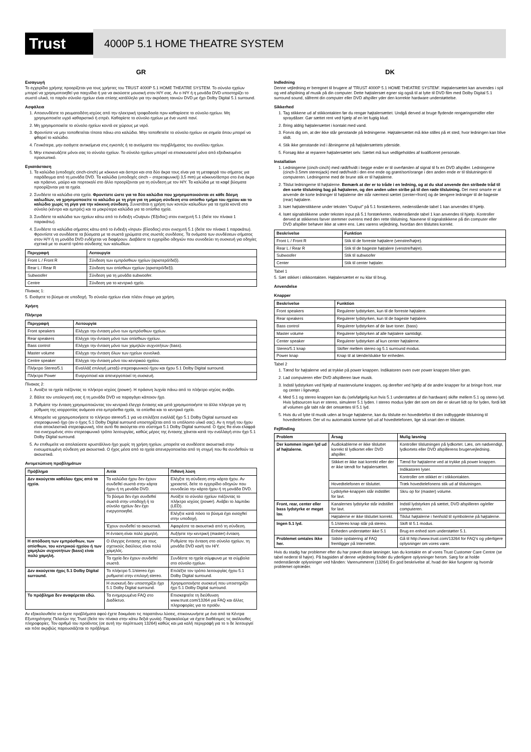Trust
4000P 5.1 HOME THEATRE SYSTEM
GR
Εισαγωγή
Το εγχειρίδιο χρήσης προορίζεται για τους χρήστες του TRUST 4000P 5.1 HOME THEATRE SYSTEM. Το σύνολο ηχείων μπορεί να χρησιμοποιηθεί για παιχνίδια ή για να ακούσετε μουσική στον Η/Υ σας. Αν ο Η/Υ ή η μονάδα DVD υποστηρίζει το σωστό υλικό, το παρόν σύνολο ηχείων είναι επίσης κατάλληλο για την ακρόαση ταινιών DVD με ήχο Dolby Digital 5.1 surround.
Ασφάλεια
1. Αποσυνδέστε το ρευματοδότη ισχύος από την ηλεκτρική τροφοδοσία πριν καθαρίσετε το σύνολο ηχείων. Μη χρησιμοποιείτε υγρό καθαριστικό ή σπρέι. Καθαρίστε το σύνολο ηχείων με ένα νωπό πανί.
2. Μη χρησιμοποιείτε το σύνολο ηχείων κοντά σε χώρους με νερό.
3. Φροντίστε να μην τοποθετείται τίποτα πάνω στο καλώδιο. Μην τοποθετείτε το σύνολο ηχείων σε σημεία όπου μπορεί να φθαρεί το καλώδιο.
4. Γενικότερα, μην εισάγετε αντικείμενα στις εγκοπές ή τα ανοίγματα του περιβλήματος του συνόλου ηχείων.
5. Μην επισκευάζετε μόνοι σας το σύνολο ηχείων. Το σύνολο ηχείων μπορεί να επισκευαστεί μόνο από εξειδικευμένο προσωπικό.
Εγκατάσταση
1. Τα καλώδια (υποδοχές cinch-cinch) με κόκκινο και άσπρο και στα δύο άκρα τους είναι για τη μεταφορά του σήματος για παράδειγμα από τη μονάδα DVD. Τα καλώδια (υποδοχές cinch – στερεοφωνική) 3,5 mm) με κόκκινο/άσπρο στο ένα άκρο και πράσινο, μαύρο και πορτοκαλί στο άλλο προορίζονται για τη σύνδεση με τον Η/Υ. Τα καλώδια με τα καφέ βύσματα προορίζονται για τα ηχεία.
2. Συνδέστε τα καλώδια στα ηχεία. Φροντίστε ώστε για τα δύο καλώδια που χρησιμοποιούνται σε κάθε δέσμη καλωδίων, να χρησιμοποιείτε το καλώδιο με τη ρίγα για τη μαύρη σύνδεση στο οπίσθιο τμήμα του ηχείου και το καλώδιο χωρίς τη ρίγα για την κόκκινη σύνδεση. Συνιστάται η χρήση των κοντών καλωδίων για τα ηχεία κοντά στο σύνολο (κέντρο και εμπρός) και τα μακρύτερα καλώδια για τα οπίσθια ηχεία.
3. Συνδέστε τα καλώδια των ηχείων κάτω από το ένδειξη «Output» (Έξοδος) στον ενισχυτή 5.1 (δείτε τον πίνακα 1 παρακάτω).
4. Συνδέστε τα καλώδια σήματος κάτω από το ένδειξη «Input» (Είσοδος) στον ενισχυτή 5.1 (δείτε τον πίνακα 1 παρακάτω). Φροντίστε να συνδέσετε τα βύσματα με τα σωστά χρώματα στις σωστές συνδέσεις. Τα ονόματα των συνδέσεων σήματος στον Η/Υ ή τη μονάδα DVD ενδέχεται να διαφέρουν. Διαβάστε το εγχειρίδιο οδηγιών που συνοδεύει τη συσκευή για οδηγίες σχετικά με το σωστό τρόπο σύνδεσης των καλωδίων.
| Περιγραφή | Λειτουργία |
| --- | --- |
| Front L / Front R | Σύνδεση των εμπρόσθιων ηχείων (αριστερό/δεξί). |
| Rear L / Rear R | Σύνδεση των οπίσθιων ηχείων (αριστερό/δεξί). |
| Subwoofer | Σύνδεση για τη μονάδα subwoofer. |
| Centre | Σύνδεση για το κεντρικό ηχείο. |
Πίνακας 1:
5. Εισάγετε το βύσμα σε υποδοχή. Το σύνολο ηχείων είναι πλέον έτοιμο για χρήση.
Χρήση
Πλήκτρα
| Περιγραφή | Λειτουργία |
| --- | --- |
| Front speakers | Ελέγχει την ένταση μόνο των εμπρόσθιων ηχείων. |
| Rear speakers | Ελέγχει την ένταση μόνο των οπίσθιων ηχείων. |
| Bass control | Ελέγχει την ένταση μόνο των χαμηλών συχνοτήτων (bass). |
| Master volume | Ελέγχει την ένταση όλων των ηχείων συνολικά. |
| Centre speaker | Ελέγχει την ένταση μόνο του κεντρικού ηχείου. |
| Πλήκτρο Stereo/5.1 | Εναλλάξ επιλογή μεταξύ στερεοφωνικού ήχου και ήχου 5.1 Dolby Digital surround. |
| Πλήκτρο Power | Ενεργοποιεί και απενεργοποιεί τη συσκευή. |
Πίνακας 2:
1. Ανοίξτε τα ηχεία πιέζοντας το πλήκτρο ισχύος (power). Η πράσινη λυχνία πάνω από το πλήκτρο ισχύος ανάβει.
2. Βάλτε τον υπολογιστή σας ή τη μονάδα DVD να παραγάγει κάποιον ήχο.
3. Ρυθμίστε την ένταση χρησιμοποιώντας τον κεντρικό έλεγχο έντασης και μετά χρησιμοποιήστε τα άλλα πλήκτρα για τη ρύθμιση της ισορροπίας ανάμεσα στα εμπρόσθια ηχεία, τα οπίσθια και το κεντρικό ηχείο.
4. Μπορείτε να χρησιμοποιήσετε το πλήκτρο stereo/5.1 για να επιλέξετε εναλλάξ ήχο 5.1 Dolby Digital surround και στερεοφωνικό ήχο (αν ο ήχος 5.1 Dolby Digital surround υποστηρίζεται από το υπόλοιπο υλικό σας). Αν η πηγή του ήχου είναι αποκλειστικά στερεοφωνική, τότε αυτό θα ακούγεται στο σύστημα 5.1 Dolby Digital surround. Ο ήχος θα είναι ελαφρά πιο ενισχυμένος στον στερεοφωνικό τρόπο λειτουργίας, καθώς μέρος της έντασης χάνεται κατά την εναλλαγή στον ήχο 5.1 Dolby Digital surround.
5. Αν επιθυμείτε να απολαύσετε κρυστάλλινο ήχο χωρίς τη χρήση ηχείων, μπορείτε να συνδέσετε ακουστικά στην ενσωματωμένη σύνδεση για ακουστικά. Ο ήχος μέσα από τα ηχεία απενεργοποιείται από τη στιγμή που θα συνδεθούν τα ακουστικά.
Αντιμετώπιση προβλημάτων
| Πρόβλημα | Αιτία | Πιθανή λύση |
| --- | --- | --- |
| Δεν ακούγεται καθόλου ήχος από τα ηχεία. | Τα καλώδια ήχου δεν έχουν συνδεθεί σωστά στην κάρτα ήχου ή τη μονάδα DVD. | Ελέγξτε τη σύνδεση στην κάρτα ήχου. Αν χρειαστεί, δείτε το εγχειρίδιο οδηγιών που συνοδεύει την κάρτα ήχου ή τη μονάδα DVD. |
| | Το βύσμα δεν έχει συνδεθεί σωστά στην υποδοχή ή το σύνολο ηχείων δεν έχει ενεργοποιηθεί. | Ανοίξτε το σύνολο ηχείων πιέζοντας το πλήκτρο ισχύος (power). Ανάβει το λαμπάκι (LED). |
| | | Ελέγξτε κατά πόσο το βύσμα έχει εισαχθεί στην υποδοχή. |
| | Έχουν συνδεθεί τα ακουστικά. | Αφαιρέστε τα ακουστικά από τη σύνδεση. |
| | Η ένταση είναι πολύ χαμηλή. | Αυξήστε την κεντρική (master) ένταση. |
| Η απόδοση των εμπρόσθιων, των οπίσθιων, του κεντρικού ηχείου ή των χαμηλών συχνοτήτων (bass) είναι πολύ χαμηλή. | Ο έλεγχος έντασης για τους σχετικούς διαύλους είναι πολύ χαμηλός. | Ρυθμίστε την ένταση στο σύνολο ηχείων, τη μονάδα DVD και/ή τον Η/Υ. |
| | Τα ηχεία δεν έχουν συνδεθεί σωστά. | Συνδέστε τα ηχεία σύμφωνα με τα σύμβολα στο σύνολο ηχείων. |
| Δεν ακούγεται ήχος 5.1 Dolby Digital surround. | Το πλήκτρο 5.1/stereo έχει ρυθμιστεί στην επιλογή stereo. | Επιλέξτε τον τρόπο λειτουργίας ήχου 5.1 Dolby Digital surround. |
| | Η συσκευή δεν υποστηρίζει ήχο 5.1 Dolby Digital surround. | Χρησιμοποιήστε συσκευή που υποστηρίζει ήχο 5.1 Dolby Digital surround. |
| Το πρόβλημα δεν αναφέρεται εδώ. | Τα ενημερωμένα FAQ στο Διαδίκτυο. | Επισκεφτείτε τη διεύθυνση www.trust.com/13264 για FAQ και άλλες πληροφορίες για το προϊόν. |
Αν εξακολουθείτε να έχετε προβλήματα αφού έχετε δοκιμάσει τις παραπάνω λύσεις, επικοινωνήστε με ένα από τα Κέντρα Εξυπηρέτησης Πελατών της Trust (δείτε τον πίνακα στην κάτω δεξιά γωνία). Παρακαλούμε να έχετε διαθέσιμες τις ακόλουθες πληροφορίες. Τον αριθμό του προϊόντος (σε αυτή την περίπτωση 13264) καθώς και μια καλή περιγραφή για το τι δε λειτουργεί και πότε ακριβώς παρουσιάζεται το πρόβλημα.
DK
Indledning
Denne vejledning er beregnet til brugere af 'TRUST 4000P 5.1 HOME THEATRE SYSTEM'. Højtalersættet kan anvendes i spil og ved afspilning af musik på din computer. Dette højtalersæt egner sig også til at lytte til DVD film med Dolby Digital 5.1 surround sound, såfremt din computer eller DVD afspiller yder den korrekte hardware understøttelse.
Sikkerhed
1. Tag stikkene ud af stikkontakten før du rengør højtalersættet. Undgå derved at bruge flydende rengøringsmidler eller spraydåser. Gør sættet rent ved hjælp af en let fugtig klud.
2. Bring aldrig højtalersættet i kontakt med vand.
3. Forvis dig om, at der ikke står genstande på ledningerne. Højtalersættet må ikke stilles på et sted, hvor ledningen kan blive slidt.
4. Stik ikke genstande ind i åbningerne på højtalersættets yderside.
5. Forsøg ikke at reparere højtalersættet selv. Sættet må kun vedligeholdes af kvalificeret personale.
Installation
1. Ledningerne (cinch-cinch) med rødt/hvidt i begge ender er til overførslen af signal til fx en DVD afspiller. Ledningerne (cinch-3.5mm stereojack) med rødt/hvidt i den ene ende og grønt/sort/orange i den anden ende er til tilslutningen til computeren. Ledningerne med de brune stik er til højtalerne.
2. Tilslut ledningerne til højtalerne. Bemærk at der er to tråde i en ledning, og at du skal anvende den stribede tråd til den sorte tilslutning bag på højtaleren, og den anden uden stribe på til den røde tilslutning. Det mest smarte er at anvende de korte ledninger til højtalerne der står nærmest sættet (center+front) og de længere ledninger til de bageste (rear) højtalere.
3. Isæt højtalerstikkene under teksten "Output" på 5.1 forstærkeren, nedenstående tabel 1 kan anvendes til hjælp.
4. Isæt signalstikkene under teksten input på 5.1 forstærkeren, nedenstående tabel 1 kan anvendes til hjælp. Kontroller derved at stikkenes farver stemmer overens med den rette tilslutning. Navnene til signalstikkene på din computer eller DVD afspiller behøver ikke at være ens. Læs varens vejledning, hvordan den tilsluttes korrekt.
| Beskrivelse | Funktion |
| --- | --- |
| Front L / Front R | Stik til de forreste højtalere (venstre/højre). |
| Rear L / Rear R | Stik til de bageste højtalere (venstre/højre). |
| Subwoofer | Stik til subwoofer |
| Center | Stik til center højtaler. |
Tabel 1
5. Sæt stikket i stikkontakten. Højtalersættet er nu klar til brug.
Anvendelse
Knapper
| Beskrivelse | Funktion |
| --- | --- |
| Front speakers | Regulerer lydstyrken, kun til de forreste højtalere. |
| Rear speakers | Regulerer lydstyrken, kun til de bageste højtalere. |
| Bass control | Regulerer lydstyrken af de lave toner. (bass) |
| Master volume | Regulerer lydstyrken af alle højtalere samtidigt. |
| Center speaker | Regulerer lydstyrken af kun center højtalerne. |
| Stereo/5.1 knap | Skifter mellem stereo og 5.1 surround modus. |
| Power knap | Knap til at tænde/slukke for enheden. |
Tabel 2
1. Tænd for højtalerne ved at trykke på power knappen. Indikatoren oven over power knappen bliver grøn.
2. Lad computeren eller DVD afspilleren lave musik.
3. Indstil lydstyrken ved hjælp af mastervolume knappen, og derefter ved hjælp af de andre knapper for at bringe front, rear og center i ligevægt.
4. Med 5.1 og stereo knappen kan du (selvfølgelig kun hvis 5.1 understøttes af din hardware) skifte mellem 5.1 og stereo lyd. Hvis lydsourcen kun er stereo, simulerer 5.1 lyden. I stereo modus lyder det som om der er skruet lidt op for lyden, fordi lidt af volumen går tabt når det omsættes til 5.1 lyd.
5. Hvis du vil lytte til musik uden at bruge højtalerne, kan du tilslutte en hovedtelefon til den indbyggede tilslutning til hovedtelefonen. Der vil nu automatisk komme lyd ud af hovedtelefonen, lige så snart den er tilsluttet.
Fejlfinding
| Problem | Årsag | Mulig løsning |
| --- | --- | --- |
| Der kommen ingen lyd ud af højtalerne. | Audiokablerne er ikke tilsluttet korrekt til lydkortet eller DVD afspiller. | Kontroller tilslutningen på lydkortet. Læs, om nødvendigt, lydkortets eller DVD afspillerens brugervejledning. |
| | Stikket er ikke isat korrekt eller der er ikke tændt for højtalersættet. | Tænd for højtalerne ved at trykke på power knappen. |
| | | Indikatoren lyser. |
| | | Kontroller om stikket er i stikkontakten. |
| | Hovedtelefonen er tilsluttet. | Træk hovedtelefonens stik ud af tilslutningen. |
| | Lydstyrke-knappen står indstillet for lavt. | Skru op for (master) volume. |
| Front, rear, center eller bass lydstyrke er meget lav. | Kanalernes lydstyrke står indstillet for lavt. | Indstil lydstyrken på sættet, DVD afspilleren og/eller computeren. |
| | Højtalerne er ikke tilsluttet korrekt. | Tilslut højtalerne i henhold til symbolerne på højtalerne. |
| Ingen 5.1 lyd. | 5.1/stereo knap står på stereo. | Skift til 5.1 modus. |
| | Enheden understøtter ikke 5.1 | Brug en enhed som understøtter 5.1. |
| Problemet omtales ikke her. | Sidste opdatering af FAQ fremligger på Internettet. | Gå til http://www.trust.com/13264 for FAQ's og yderligere oplysninger om vores varer. |
Hvis du stadig har problemer efter du har prøvet disse løsninger, kan du kontakte en af vores Trust Customer Care Centre (se tabel nederst til højre). På bagsiden af denne vejledning finder du yderligere oplysninger herom. Sørg for at holde nedenstående oplysninger ved hånden: Varenummeret (13264) En god beskrivelse af, hvad der ikke fungerer og hvornår problemet optræder.